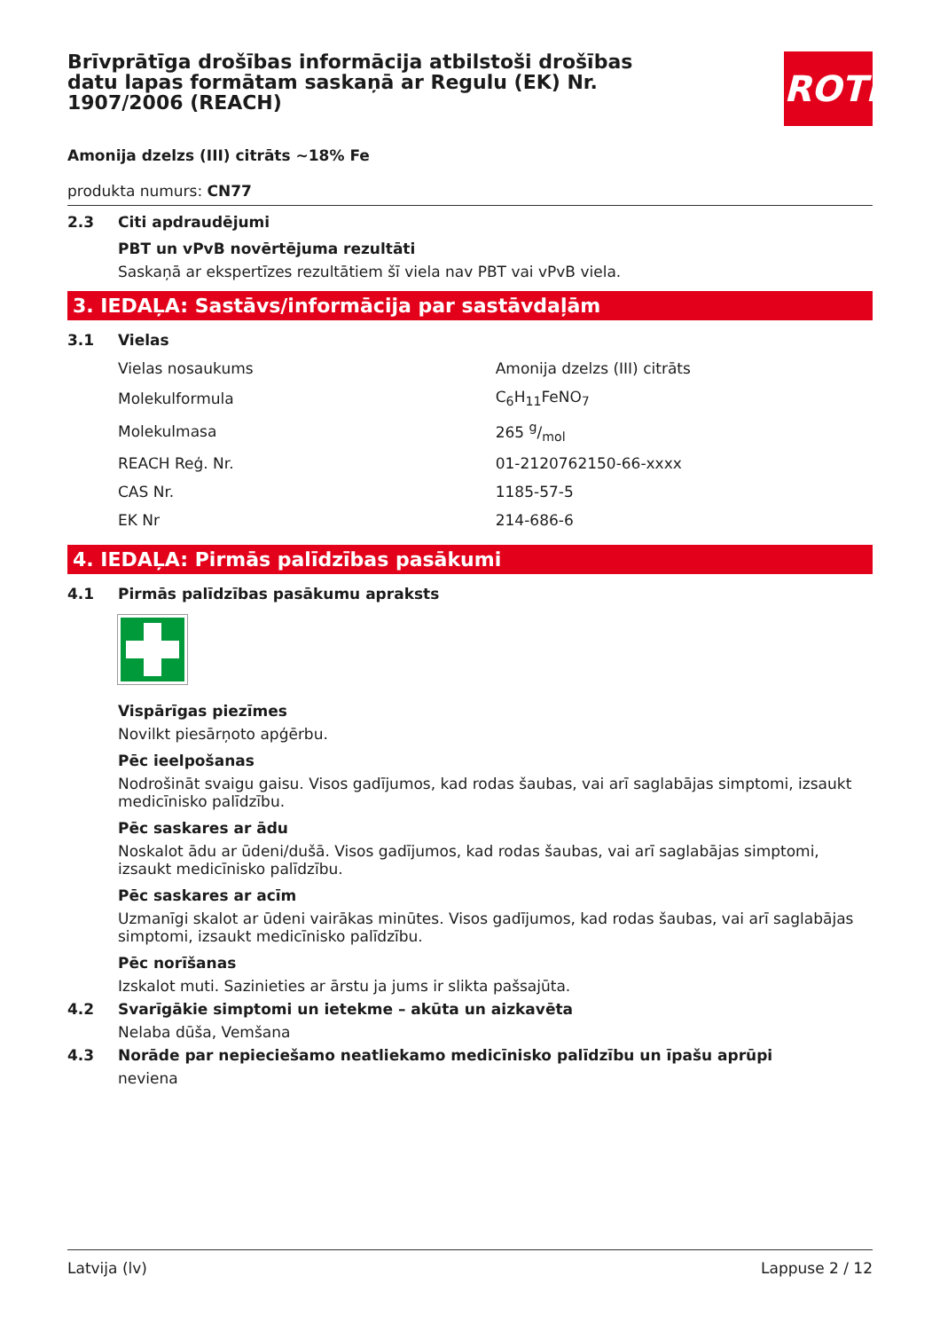Brīvprātīga drošības informācija atbilstoši drošības datu lapas formātam saskaņā ar Regulu (EK) Nr. 1907/2006 (REACH)
ROTH
Amonija dzelzs (III) citrāts ~18% Fe
produkta numurs: CN77
2.3 Citi apdraudējumi
PBT un vPvB novērtējuma rezultāti
Saskaņā ar ekspertīzes rezultātiem šī viela nav PBT vai vPvB viela.
3. IEDAĻA: Sastāvs/informācija par sastāvdaļām
3.1 Vielas
| Vielas nosaukums | Amonija dzelzs (III) citrāts |
| Molekulformula | C<sub>6</sub>H<sub>11</sub>FeNO<sub>7</sub> |
| Molekulmasa | 265 g/mol |
| REACH Reģ. Nr. | 01-2120762150-66-xxxx |
| CAS Nr. | 1185-57-5 |
| EK Nr | 214-686-6 |
4. IEDAĻA: Pirmās palīdzības pasākumi
4.1 Pirmās palīdzības pasākumu apraksts
Vispārīgas piezīmes
Novilkt piesārņoto apģērbu.
Pēc ieelpošanas
Nodrošināt svaigu gaisu. Visos gadījumos, kad rodas šaubas, vai arī saglabājas simptomi, izsaukt medicīnisko palīdzību.
Pēc saskares ar ādu
Noskalot ādu ar ūdeni/dušā. Visos gadījumos, kad rodas šaubas, vai arī saglabājas simptomi, izsaukt medicīnisko palīdzību.
Pēc saskares ar acīm
Uzmanīgi skalot ar ūdeni vairākas minūtes. Visos gadījumos, kad rodas šaubas, vai arī saglabājas simptomi, izsaukt medicīnisko palīdzību.
Pēc norīšanas
Izskalot muti. Sazinieties ar ārstu ja jums ir slikta pašsajūta.
4.2 Svarīgākie simptomi un ietekme – akūta un aizkavēta
Nelaba dūša, Vemšana
4.3 Norāde par nepieciešamo neatliekamo medicīnisko palīdzību un īpašu aprūpi
neviena
Latvija (lv) Lappuse 2 / 12